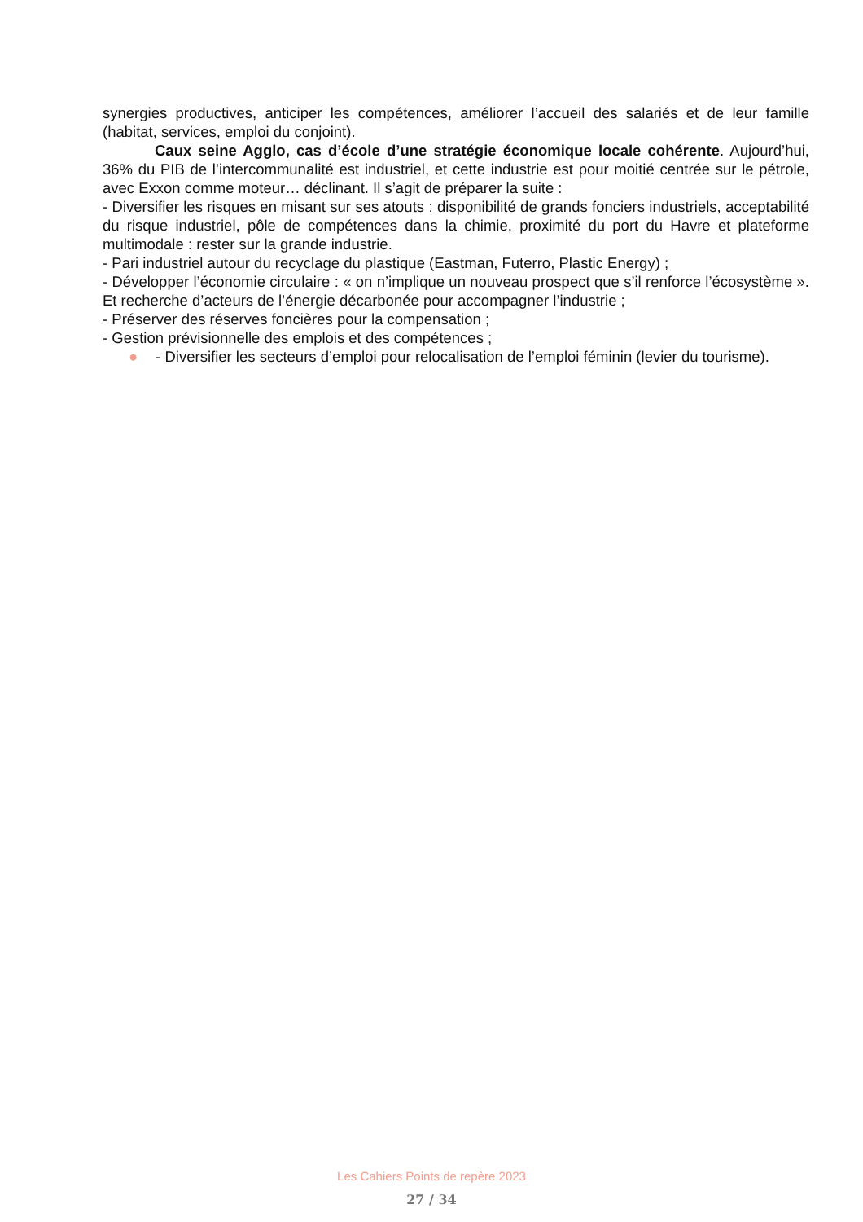synergies productives, anticiper les compétences, améliorer l’accueil des salariés et de leur famille (habitat, services, emploi du conjoint).
Caux seine Agglo, cas d’école d’une stratégie économique locale cohérente. Aujourd’hui, 36% du PIB de l’intercommunalité est industriel, et cette industrie est pour moitié centrée sur le pétrole, avec Exxon comme moteur… déclinant. Il s’agit de préparer la suite :
- Diversifier les risques en misant sur ses atouts : disponibilité de grands fonciers industriels, acceptabilité du risque industriel, pôle de compétences dans la chimie, proximité du port du Havre et plateforme multimodale : rester sur la grande industrie.
- Pari industriel autour du recyclage du plastique (Eastman, Futerro, Plastic Energy) ;
- Développer l’économie circulaire : « on n’implique un nouveau prospect que s’il renforce l’écosystème ». Et recherche d’acteurs de l’énergie décarbonée pour accompagner l’industrie ;
- Préserver des réserves foncières pour la compensation ;
- Gestion prévisionnelle des emplois et des compétences ;
● - Diversifier les secteurs d’emploi pour relocalisation de l’emploi féminin (levier du tourisme).
Les Cahiers Points de repère 2023
27 / 34